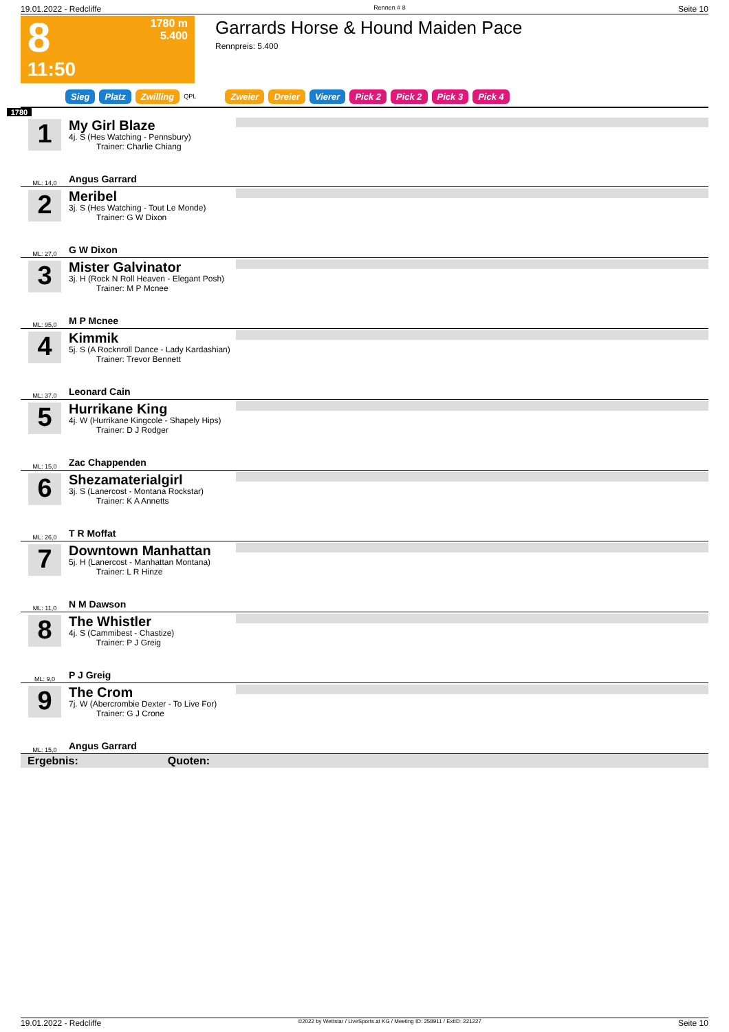19.01.2022 - Redcliffe Rennen # 8 Seite 10
8
11:50
1780 m
5.400
Garrards Horse & Hound Maiden Pace
Rennpreis: 5.400
Sieg Platz Zwilling QPL Zweier Dreier Vierer Pick 2 Pick 2 Pick 3 Pick 4
1780
1
ML: 14,0
My Girl Blaze
4j. S (Hes Watching - Pennsbury)
Trainer: Charlie Chiang
Angus Garrard
2
ML: 27,0
Meribel
3j. S (Hes Watching - Tout Le Monde)
Trainer: G W Dixon
G W Dixon
3
ML: 95,0
Mister Galvinator
3j. H (Rock N Roll Heaven - Elegant Posh)
Trainer: M P Mcnee
M P Mcnee
4
ML: 37,0
Kimmik
5j. S (A Rocknroll Dance - Lady Kardashian)
Trainer: Trevor Bennett
Leonard Cain
5
ML: 15,0
Hurrikane King
4j. W (Hurrikane Kingcole - Shapely Hips)
Trainer: D J Rodger
Zac Chappenden
6
ML: 26,0
Shezamaterialgirl
3j. S (Lanercost - Montana Rockstar)
Trainer: K A Annetts
T R Moffat
7
ML: 11,0
Downtown Manhattan
5j. H (Lanercost - Manhattan Montana)
Trainer: L R Hinze
N M Dawson
8
ML: 9,0
The Whistler
4j. S (Cammibest - Chastize)
Trainer: P J Greig
P J Greig
9
ML: 15,0
The Crom
7j. W (Abercrombie Dexter - To Live For)
Trainer: G J Crone
Angus Garrard
Ergebnis: Quoten:
19.01.2022 - Redcliffe ©2022 by Wettstar / LiveSports.at KG / Meeting ID: 258911 / ExtID: 221227 Seite 10